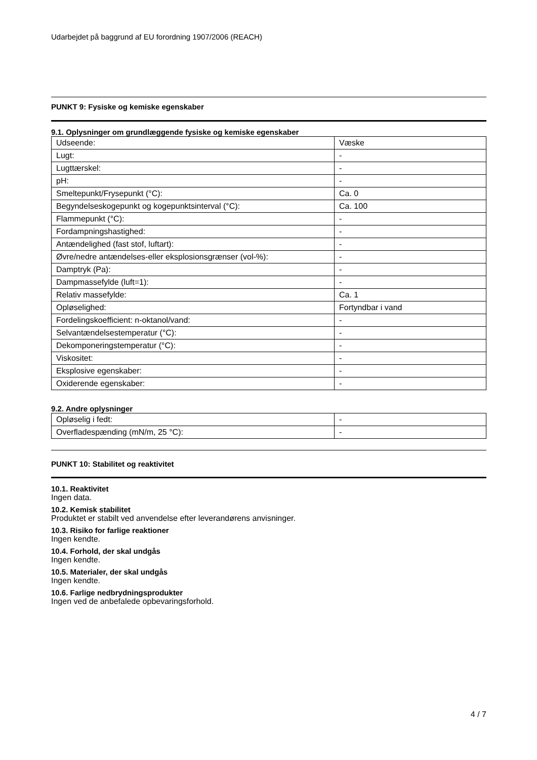Udarbejdet på baggrund af EU forordning 1907/2006 (REACH)
PUNKT 9: Fysiske og kemiske egenskaber
9.1. Oplysninger om grundlæggende fysiske og kemiske egenskaber
| Udseende: | Væske |
| Lugt: | - |
| Lugttærskel: | - |
| pH: | - |
| Smeltepunkt/Frysepunkt (°C): | Ca. 0 |
| Begyndelseskogepunkt og kogepunktsinterval (°C): | Ca. 100 |
| Flammepunkt (°C): | - |
| Fordampningshastighed: | - |
| Antændelighed (fast stof, luftart): | - |
| Øvre/nedre antændelses-eller eksplosionsgrænser (vol-%): | - |
| Damptryk (Pa): | - |
| Dampmassefylde (luft=1): | - |
| Relativ massefylde: | Ca. 1 |
| Opløselighed: | Fortyndbar i vand |
| Fordelingskoefficient: n-oktanol/vand: | - |
| Selvantændelsestemperatur (°C): | - |
| Dekomponeringstemperatur (°C): | - |
| Viskositet: | - |
| Eksplosive egenskaber: | - |
| Oxiderende egenskaber: | - |
9.2. Andre oplysninger
| Opløselig i fedt: | - |
| Overfladespænding (mN/m, 25 °C): | - |
PUNKT 10: Stabilitet og reaktivitet
10.1. Reaktivitet
Ingen data.
10.2. Kemisk stabilitet
Produktet er stabilt ved anvendelse efter leverandørens anvisninger.
10.3. Risiko for farlige reaktioner
Ingen kendte.
10.4. Forhold, der skal undgås
Ingen kendte.
10.5. Materialer, der skal undgås
Ingen kendte.
10.6. Farlige nedbrydningsprodukter
Ingen ved de anbefalede opbevaringsforhold.
4 / 7